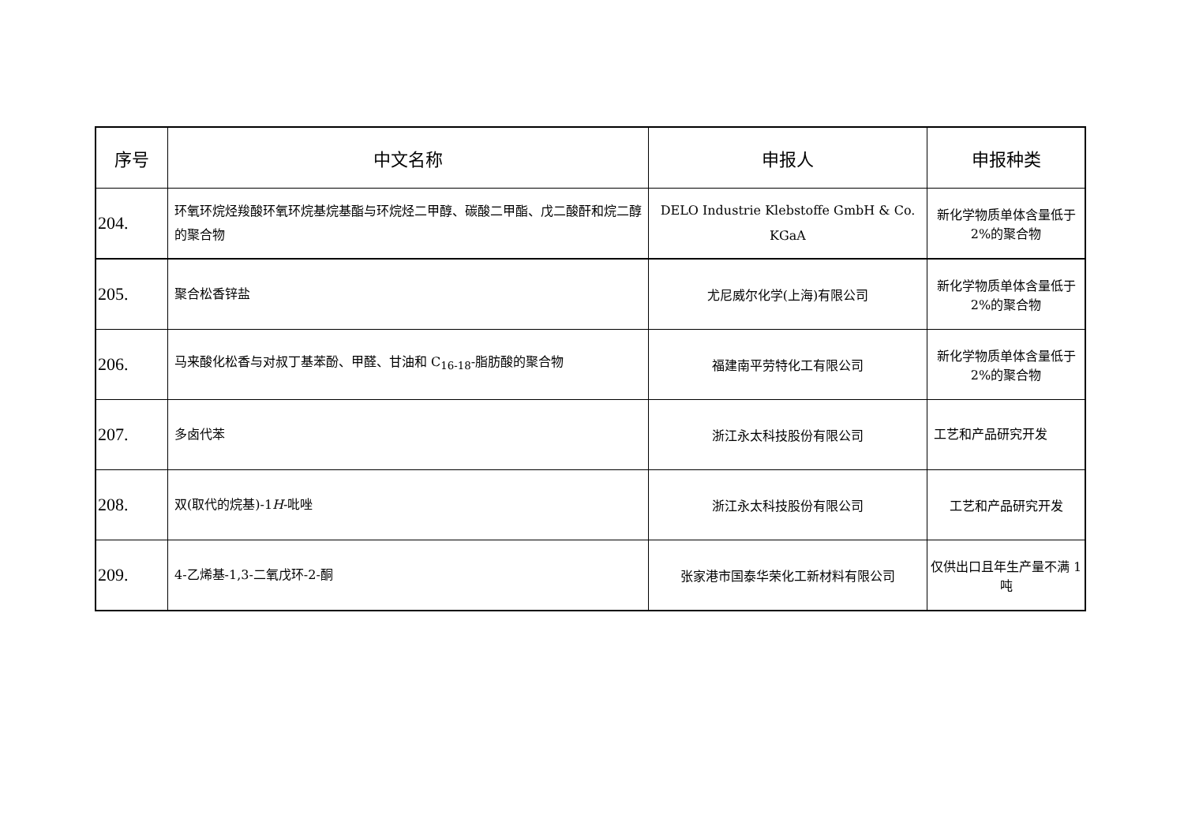| 序号 | 中文名称 | 申报人 | 申报种类 |
| --- | --- | --- | --- |
| 204. | 环氧环烷烃羧酸环氧环烷基烷基酯与环烷烃二甲醇、碳酸二甲酯、戊二酸酐和烷二醇的聚合物 | DELO Industrie Klebstoffe GmbH & Co. KGaA | 新化学物质单体含量低于 2%的聚合物 |
| 205. | 聚合松香锌盐 | 尤尼威尔化学(上海)有限公司 | 新化学物质单体含量低于 2%的聚合物 |
| 206. | 马来酸化松香与对叔丁基苯酚、甲醛、甘油和 C<sub>16-18</sub>-脂肪酸的聚合物 | 福建南平劳特化工有限公司 | 新化学物质单体含量低于 2%的聚合物 |
| 207. | 多卤代苯 | 浙江永太科技股份有限公司 | 工艺和产品研究开发 |
| 208. | 双(取代的烷基)-1 H -吡唑 | 浙江永太科技股份有限公司 | 工艺和产品研究开发 |
| 209. | 4-乙烯基-1,3-二氧戊环-2-酮 | 张家港市国泰华荣化工新材料有限公司 | 仅供出口且年生产量不满 1 吨 |